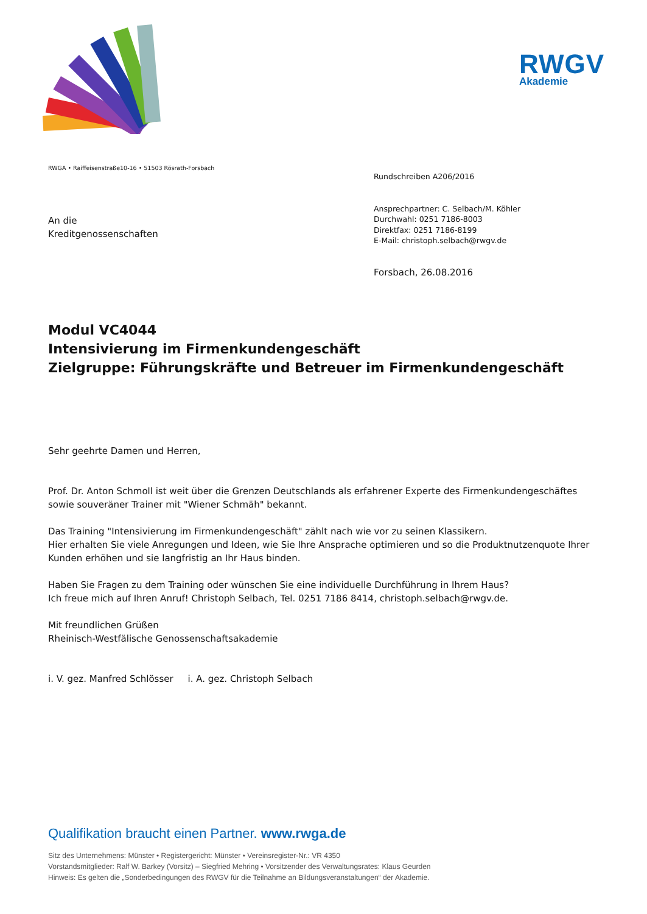RWGV
Akademie
RWGA • Raiffeisenstraße10-16 • 51503 Rösrath-Forsbach
An die
Kreditgenossenschaften
Rundschreiben A206/2016
Ansprechpartner: C. Selbach/M. Köhler
Durchwahl: 0251 7186-8003
Direktfax: 0251 7186-8199
E-Mail: christoph.selbach@rwgv.de
Forsbach, 26.08.2016
Modul VC4044
Intensivierung im Firmenkundengeschäft
Zielgruppe: Führungskräfte und Betreuer im Firmenkundengeschäft
Sehr geehrte Damen und Herren,
Prof. Dr. Anton Schmoll ist weit über die Grenzen Deutschlands als erfahrener Experte des Firmenkundengeschäftes sowie souveräner Trainer mit "Wiener Schmäh" bekannt.
Das Training "Intensivierung im Firmenkundengeschäft" zählt nach wie vor zu seinen Klassikern.
Hier erhalten Sie viele Anregungen und Ideen, wie Sie Ihre Ansprache optimieren und so die Produktnutzenquote Ihrer Kunden erhöhen und sie langfristig an Ihr Haus binden.
Haben Sie Fragen zu dem Training oder wünschen Sie eine individuelle Durchführung in Ihrem Haus?
Ich freue mich auf Ihren Anruf! Christoph Selbach, Tel. 0251 7186 8414, christoph.selbach@rwgv.de.
Mit freundlichen Grüßen
Rheinisch-Westfälische Genossenschaftsakademie
i. V. gez. Manfred Schlösser i. A. gez. Christoph Selbach
Qualifikation braucht einen Partner. www.rwga.de
Sitz des Unternehmens: Münster • Registergericht: Münster • Vereinsregister-Nr.: VR 4350
Vorstandsmitglieder: Ralf W. Barkey (Vorsitz) – Siegfried Mehring • Vorsitzender des Verwaltungsrates: Klaus Geurden
Hinweis: Es gelten die „Sonderbedingungen des RWGV für die Teilnahme an Bildungsveranstaltungen“ der Akademie.